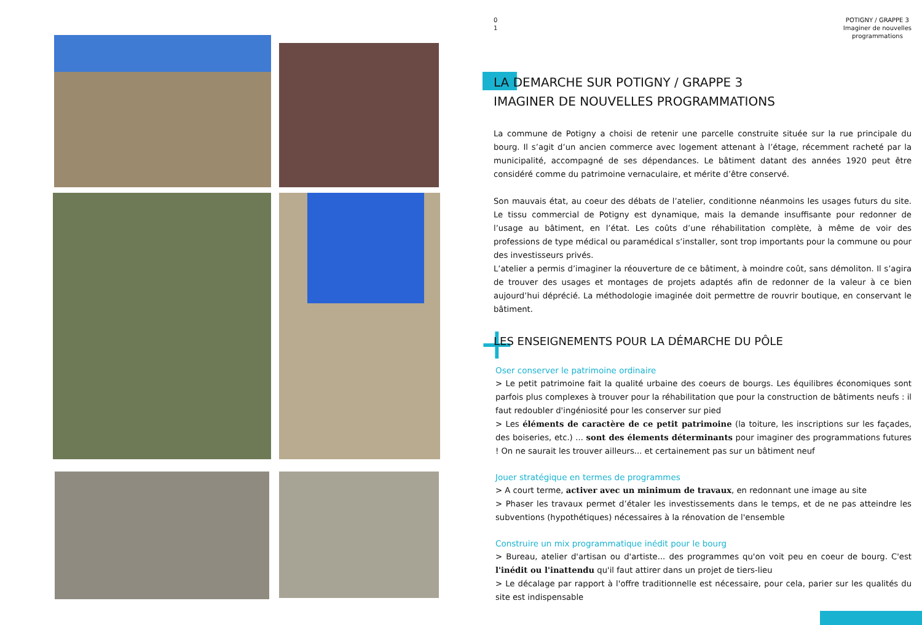0
1
POTIGNY / GRAPPE 3
Imaginer de nouvelles
programmations
LA DEMARCHE SUR POTIGNY / GRAPPE 3
IMAGINER DE NOUVELLES PROGRAMMATIONS
La commune de Potigny a choisi de retenir une parcelle construite située sur la rue principale du bourg. Il s’agit d’un ancien commerce avec logement attenant à l’étage, récemment racheté par la municipalité, accompagné de ses dépendances. Le bâtiment datant des années 1920 peut être considéré comme du patrimoine vernaculaire, et mérite d’être conservé.
Son mauvais état, au coeur des débats de l’atelier, conditionne néanmoins les usages futurs du site. Le tissu commercial de Potigny est dynamique, mais la demande insuffisante pour redonner de l’usage au bâtiment, en l’état. Les coûts d’une réhabilitation complète, à même de voir des professions de type médical ou paramédical s’installer, sont trop importants pour la commune ou pour des investisseurs privés.
L’atelier a permis d’imaginer la réouverture de ce bâtiment, à moindre coût, sans démoliton. Il s’agira de trouver des usages et montages de projets adaptés afin de redonner de la valeur à ce bien aujourd’hui déprécié. La méthodologie imaginée doit permettre de rouvrir boutique, en conservant le bâtiment.
+ LES ENSEIGNEMENTS POUR LA DÉMARCHE DU PÔLE
Oser conserver le patrimoine ordinaire
> Le petit patrimoine fait la qualité urbaine des coeurs de bourgs. Les équilibres économiques sont parfois plus complexes à trouver pour la réhabilitation que pour la construction de bâtiments neufs : il faut redoubler d'ingéniosité pour les conserver sur pied
> Les éléments de caractère de ce petit patrimoine (la toiture, les inscriptions sur les façades, des boiseries, etc.) ... sont des élements déterminants pour imaginer des programmations futures ! On ne saurait les trouver ailleurs... et certainement pas sur un bâtiment neuf
Jouer stratégique en termes de programmes
> A court terme, activer avec un minimum de travaux, en redonnant une image au site
> Phaser les travaux permet d’étaler les investissements dans le temps, et de ne pas atteindre les subventions (hypothétiques) nécessaires à la rénovation de l'ensemble
Construire un mix programmatique inédit pour le bourg
> Bureau, atelier d'artisan ou d'artiste... des programmes qu'on voit peu en coeur de bourg. C'est l'inédit ou l'inattendu qu'il faut attirer dans un projet de tiers-lieu
> Le décalage par rapport à l'offre traditionnelle est nécessaire, pour cela, parier sur les qualités du site est indispensable